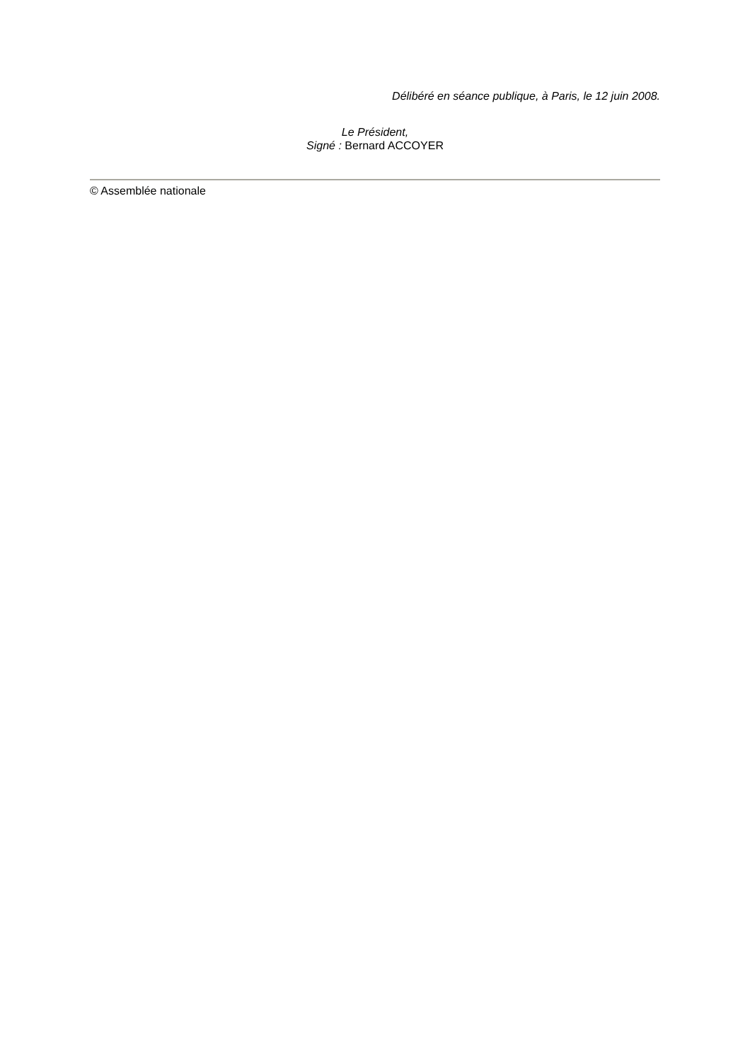Délibéré en séance publique, à Paris, le 12 juin 2008.
Le Président,
Signé : Bernard ACCOYER
© Assemblée nationale